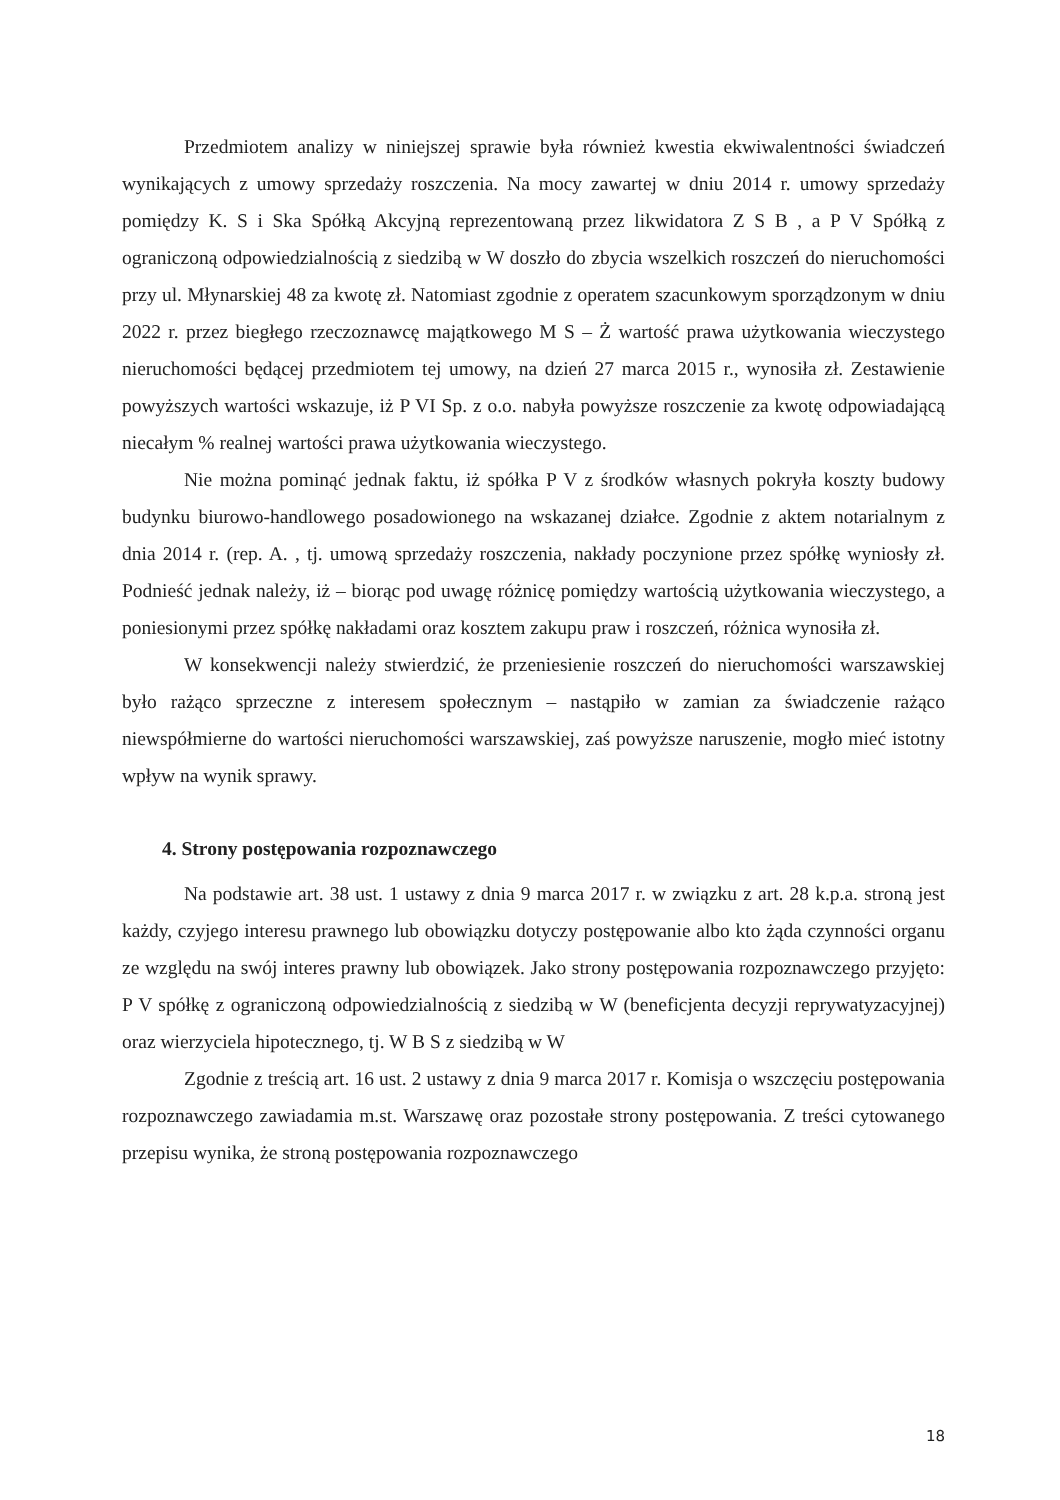Przedmiotem analizy w niniejszej sprawie była również kwestia ekwiwalentności świadczeń wynikających z umowy sprzedaży roszczenia. Na mocy zawartej w dniu 2014 r. umowy sprzedaży pomiędzy K. S i Ska Spółką Akcyjną reprezentowaną przez likwidatora Z S B , a P V Spółką z ograniczoną odpowiedzialnością z siedzibą w W doszło do zbycia wszelkich roszczeń do nieruchomości przy ul. Młynarskiej 48 za kwotę zł. Natomiast zgodnie z operatem szacunkowym sporządzonym w dniu 2022 r. przez biegłego rzeczoznawcę majątkowego M S – Ż wartość prawa użytkowania wieczystego nieruchomości będącej przedmiotem tej umowy, na dzień 27 marca 2015 r., wynosiła zł. Zestawienie powyższych wartości wskazuje, iż P VI Sp. z o.o. nabyła powyższe roszczenie za kwotę odpowiadającą niecałym % realnej wartości prawa użytkowania wieczystego.
Nie można pominąć jednak faktu, iż spółka P V z środków własnych pokryła koszty budowy budynku biurowo-handlowego posadowionego na wskazanej działce. Zgodnie z aktem notarialnym z dnia 2014 r. (rep. A. , tj. umową sprzedaży roszczenia, nakłady poczynione przez spółkę wyniosły zł. Podnieść jednak należy, iż – biorąc pod uwagę różnicę pomiędzy wartością użytkowania wieczystego, a poniesionymi przez spółkę nakładami oraz kosztem zakupu praw i roszczeń, różnica wynosiła zł.
W konsekwencji należy stwierdzić, że przeniesienie roszczeń do nieruchomości warszawskiej było rażąco sprzeczne z interesem społecznym – nastąpiło w zamian za świadczenie rażąco niewspółmierne do wartości nieruchomości warszawskiej, zaś powyższe naruszenie, mogło mieć istotny wpływ na wynik sprawy.
4. Strony postępowania rozpoznawczego
Na podstawie art. 38 ust. 1 ustawy z dnia 9 marca 2017 r. w związku z art. 28 k.p.a. stroną jest każdy, czyjego interesu prawnego lub obowiązku dotyczy postępowanie albo kto żąda czynności organu ze względu na swój interes prawny lub obowiązek. Jako strony postępowania rozpoznawczego przyjęto: P V spółkę z ograniczoną odpowiedzialnością z siedzibą w W (beneficjenta decyzji reprywatyzacyjnej) oraz wierzyciela hipotecznego, tj. W B S z siedzibą w W
Zgodnie z treścią art. 16 ust. 2 ustawy z dnia 9 marca 2017 r. Komisja o wszczęciu postępowania rozpoznawczego zawiadamia m.st. Warszawę oraz pozostałe strony postępowania. Z treści cytowanego przepisu wynika, że stroną postępowania rozpoznawczego
18